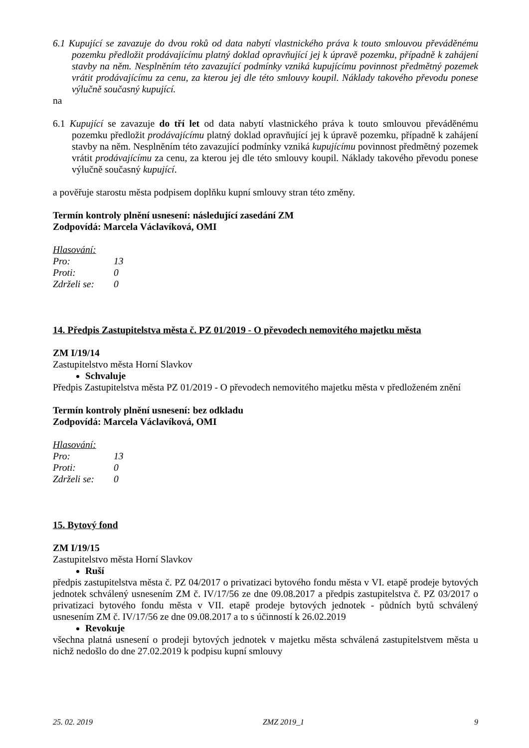6.1 Kupující se zavazuje do dvou roků od data nabytí vlastnického práva k touto smlouvou převáděnému pozemku předložit prodávajícímu platný doklad opravňující jej k úpravě pozemku, případně k zahájení stavby na něm. Nesplněním této zavazující podmínky vzniká kupujícímu povinnost předmětný pozemek vrátit prodávajícímu za cenu, za kterou jej dle této smlouvy koupil. Náklady takového převodu ponese výlučně současný kupující.
na
6.1 Kupující se zavazuje do tří let od data nabytí vlastnického práva k touto smlouvou převáděnému pozemku předložit prodávajícímu platný doklad opravňující jej k úpravě pozemku, případně k zahájení stavby na něm. Nesplněním této zavazující podmínky vzniká kupujícímu povinnost předmětný pozemek vrátit prodávajícímu za cenu, za kterou jej dle této smlouvy koupil. Náklady takového převodu ponese výlučně současný kupující.
a pověřuje starostu města podpisem doplňku kupní smlouvy stran této změny.
Termín kontroly plnění usnesení: následující zasedání ZM
Zodpovídá: Marcela Václavíková, OMI
Hlasování:
| Pro: | 13 |
| Proti: | 0 |
| Zdrželi se: | 0 |
14. Předpis Zastupitelstva města č. PZ 01/2019 - O převodech nemovitého majetku města
ZM I/19/14
Zastupitelstvo města Horní Slavkov
Schvaluje
Předpis Zastupitelstva města PZ 01/2019 - O převodech nemovitého majetku města v předloženém znění
Termín kontroly plnění usnesení: bez odkladu
Zodpovídá: Marcela Václavíková, OMI
Hlasování:
| Pro: | 13 |
| Proti: | 0 |
| Zdrželi se: | 0 |
15. Bytový fond
ZM I/19/15
Zastupitelstvo města Horní Slavkov
Ruší
předpis zastupitelstva města č. PZ 04/2017 o privatizaci bytového fondu města v VI. etapě prodeje bytových jednotek schválený usnesením ZM č. IV/17/56 ze dne 09.08.2017 a předpis zastupitelstva č. PZ 03/2017 o privatizaci bytového fondu města v VII. etapě prodeje bytových jednotek - půdních bytů schválený usnesením ZM č. IV/17/56 ze dne 09.08.2017 a to s účinností k 26.02.2019
Revokuje
všechna platná usnesení o prodeji bytových jednotek v majetku města schválená zastupitelstvem města u nichž nedošlo do dne 27.02.2019 k podpisu kupní smlouvy
25. 02. 2019 ZMZ 2019_1 9